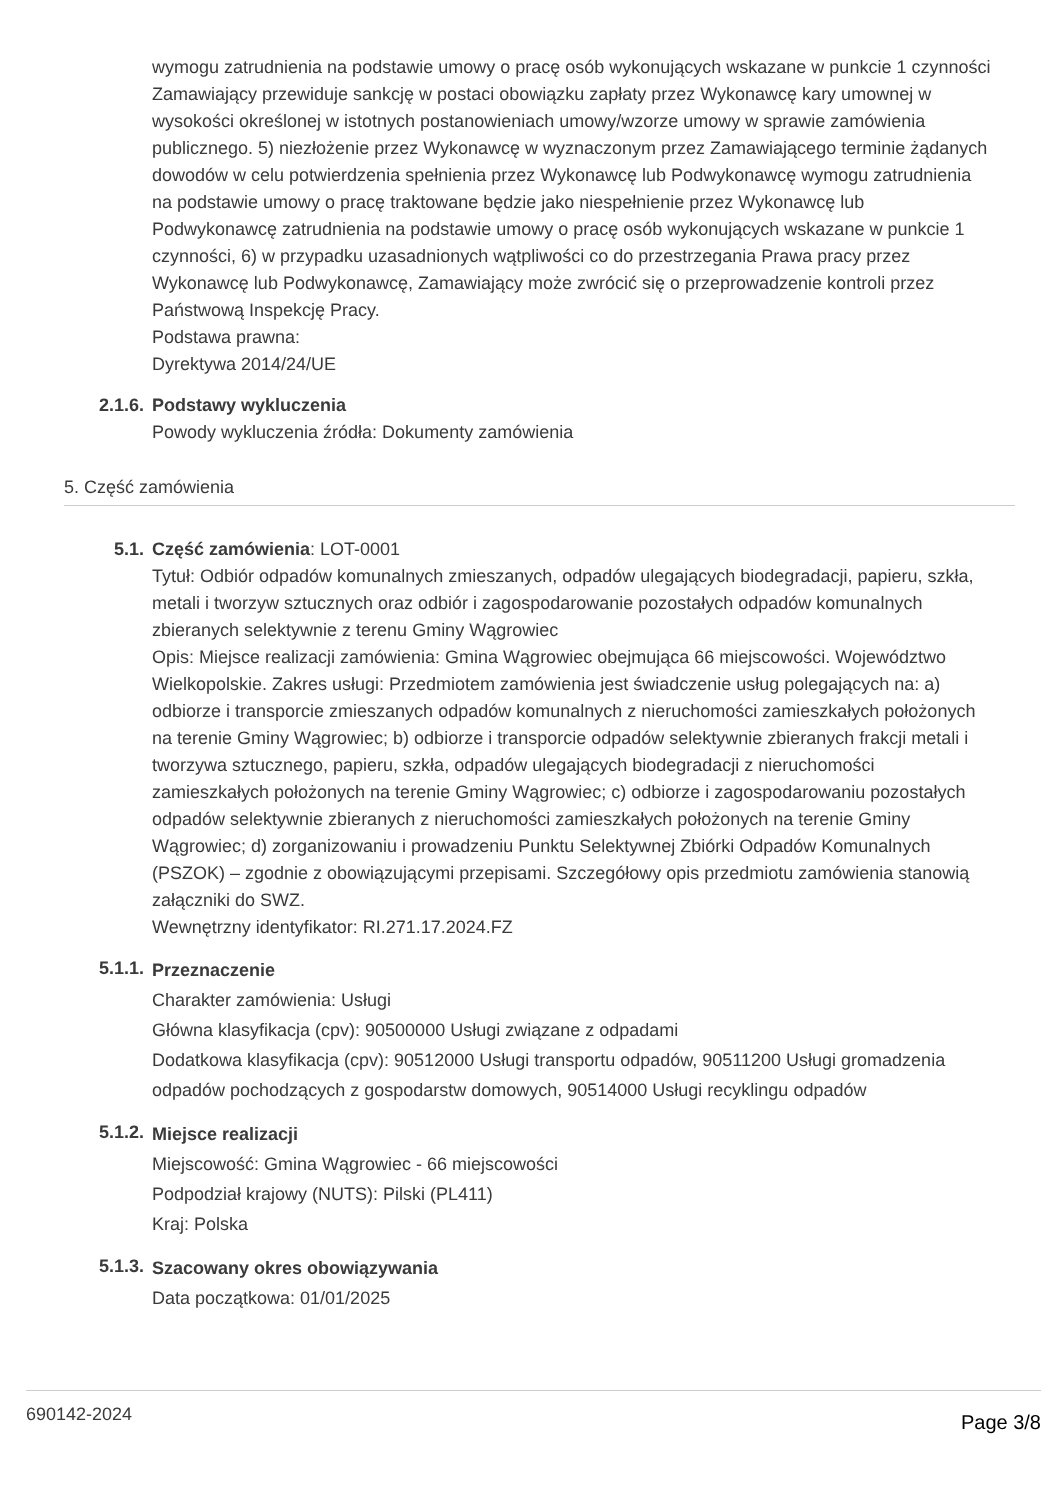wymogu zatrudnienia na podstawie umowy o pracę osób wykonujących wskazane w punkcie 1 czynności Zamawiający przewiduje sankcję w postaci obowiązku zapłaty przez Wykonawcę kary umownej w wysokości określonej w istotnych postanowieniach umowy/wzorze umowy w sprawie zamówienia publicznego. 5) niezłożenie przez Wykonawcę w wyznaczonym przez Zamawiającego terminie żądanych dowodów w celu potwierdzenia spełnienia przez Wykonawcę lub Podwykonawcę wymogu zatrudnienia na podstawie umowy o pracę traktowane będzie jako niespełnienie przez Wykonawcę lub Podwykonawcę zatrudnienia na podstawie umowy o pracę osób wykonujących wskazane w punkcie 1 czynności, 6) w przypadku uzasadnionych wątpliwości co do przestrzegania Prawa pracy przez Wykonawcę lub Podwykonawcę, Zamawiający może zwrócić się o przeprowadzenie kontroli przez Państwową Inspekcję Pracy.
Podstawa prawna:
Dyrektywa 2014/24/UE
2.1.6. Podstawy wykluczenia
Powody wykluczenia źródła: Dokumenty zamówienia
5. Część zamówienia
5.1. Część zamówienia: LOT-0001
Tytuł: Odbiór odpadów komunalnych zmieszanych, odpadów ulegających biodegradacji, papieru, szkła, metali i tworzyw sztucznych oraz odbiór i zagospodarowanie pozostałych odpadów komunalnych zbieranych selektywnie z terenu Gminy Wągrowiec
Opis: Miejsce realizacji zamówienia: Gmina Wągrowiec obejmująca 66 miejscowości. Województwo Wielkopolskie. Zakres usługi: Przedmiotem zamówienia jest świadczenie usług polegających na: a) odbiorze i transporcie zmieszanych odpadów komunalnych z nieruchomości zamieszkałych położonych na terenie Gminy Wągrowiec; b) odbiorze i transporcie odpadów selektywnie zbieranych frakcji metali i tworzywa sztucznego, papieru, szkła, odpadów ulegających biodegradacji z nieruchomości zamieszkałych położonych na terenie Gminy Wągrowiec; c) odbiorze i zagospodarowaniu pozostałych odpadów selektywnie zbieranych z nieruchomości zamieszkałych położonych na terenie Gminy Wągrowiec; d) zorganizowaniu i prowadzeniu Punktu Selektywnej Zbiórki Odpadów Komunalnych (PSZOK) – zgodnie z obowiązującymi przepisami. Szczegółowy opis przedmiotu zamówienia stanowią załączniki do SWZ.
Wewnętrzny identyfikator: RI.271.17.2024.FZ
5.1.1.
Przeznaczenie
Charakter zamówienia: Usługi
Główna klasyfikacja (cpv): 90500000 Usługi związane z odpadami
Dodatkowa klasyfikacja (cpv): 90512000 Usługi transportu odpadów, 90511200 Usługi gromadzenia odpadów pochodzących z gospodarstw domowych, 90514000 Usługi recyklingu odpadów
5.1.2.
Miejsce realizacji
Miejscowość: Gmina Wągrowiec - 66 miejscowości
Podpodział krajowy (NUTS): Pilski (PL411)
Kraj: Polska
5.1.3.
Szacowany okres obowiązywania
Data początkowa: 01/01/2025
690142-2024 Page 3/8